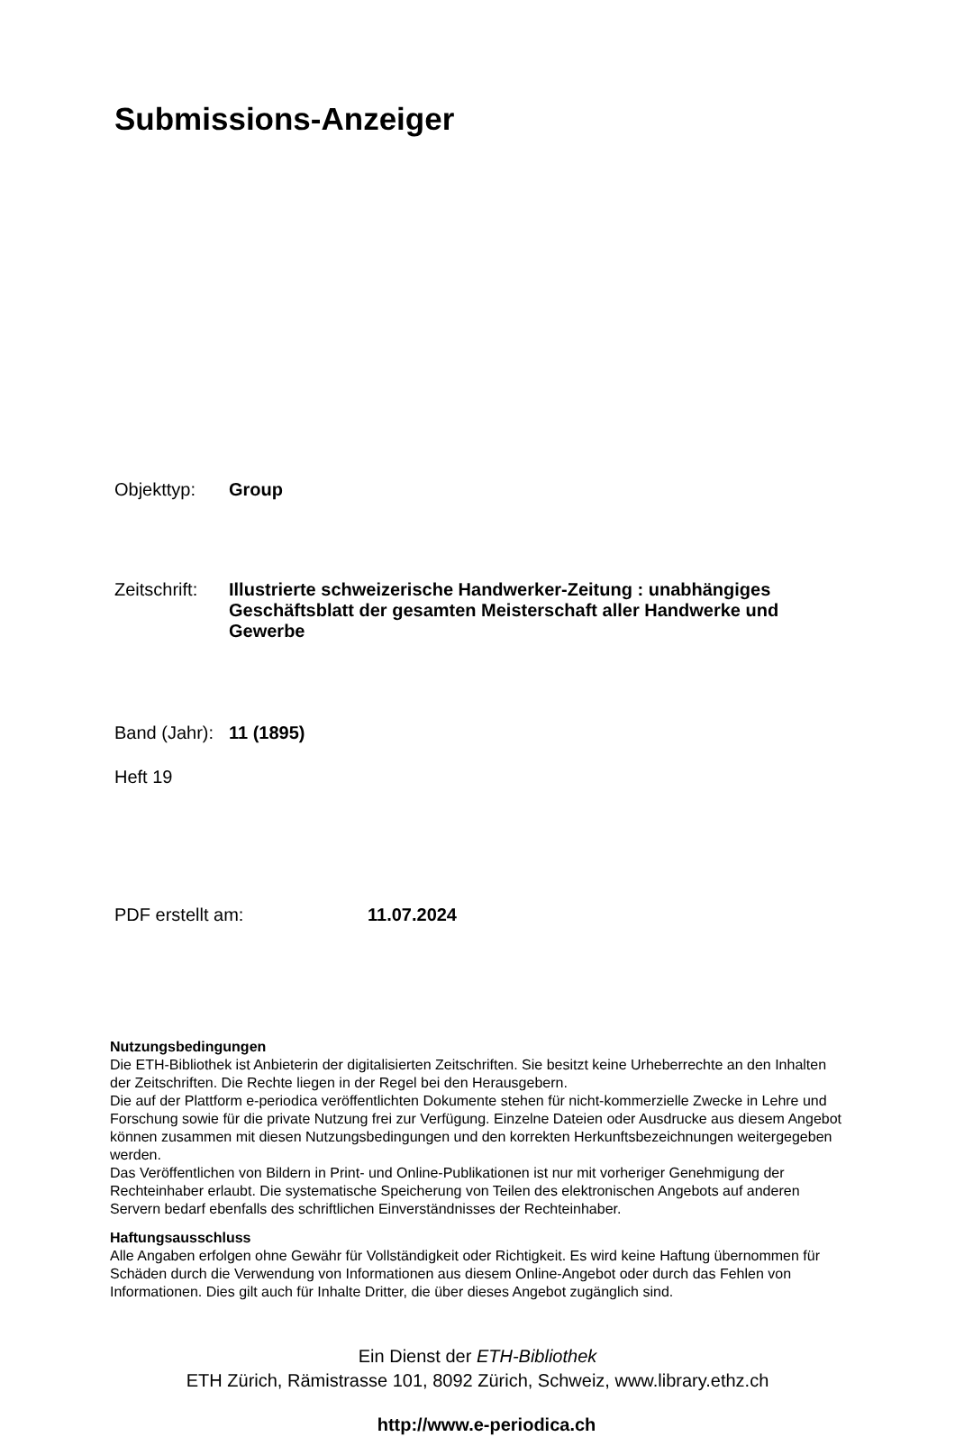Submissions-Anzeiger
Objekttyp: Group
Zeitschrift:
Illustrierte schweizerische Handwerker-Zeitung : unabhängiges Geschäftsblatt der gesamten Meisterschaft aller Handwerke und Gewerbe
Band (Jahr):
11 (1895)
Heft 19
PDF erstellt am: 11.07.2024
Nutzungsbedingungen
Die ETH-Bibliothek ist Anbieterin der digitalisierten Zeitschriften. Sie besitzt keine Urheberrechte an den Inhalten der Zeitschriften. Die Rechte liegen in der Regel bei den Herausgebern.
Die auf der Plattform e-periodica veröffentlichten Dokumente stehen für nicht-kommerzielle Zwecke in Lehre und Forschung sowie für die private Nutzung frei zur Verfügung. Einzelne Dateien oder Ausdrucke aus diesem Angebot können zusammen mit diesen Nutzungsbedingungen und den korrekten Herkunftsbezeichnungen weitergegeben werden.
Das Veröffentlichen von Bildern in Print- und Online-Publikationen ist nur mit vorheriger Genehmigung der Rechteinhaber erlaubt. Die systematische Speicherung von Teilen des elektronischen Angebots auf anderen Servern bedarf ebenfalls des schriftlichen Einverständnisses der Rechteinhaber.
Haftungsausschluss
Alle Angaben erfolgen ohne Gewähr für Vollständigkeit oder Richtigkeit. Es wird keine Haftung übernommen für Schäden durch die Verwendung von Informationen aus diesem Online-Angebot oder durch das Fehlen von Informationen. Dies gilt auch für Inhalte Dritter, die über dieses Angebot zugänglich sind.
Ein Dienst der ETH-Bibliothek
ETH Zürich, Rämistrasse 101, 8092 Zürich, Schweiz, www.library.ethz.ch
http://www.e-periodica.ch